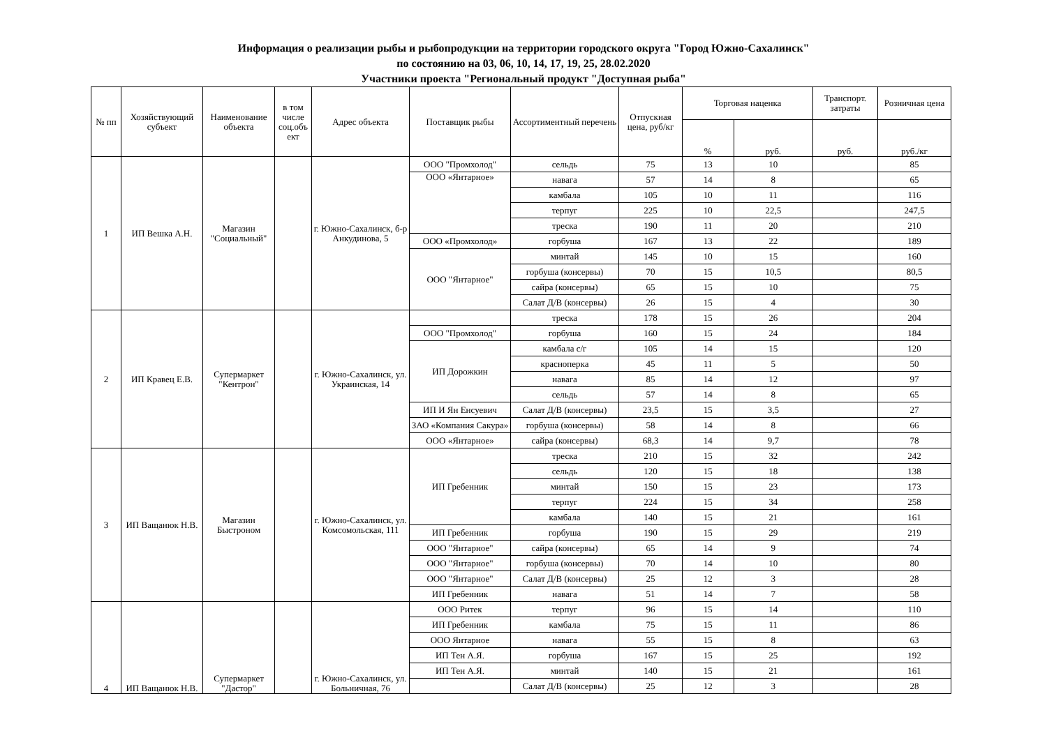Информация о реализации рыбы и рыбопродукции на территории городского округа "Город Южно-Сахалинск"
по состоянию на 03, 06, 10, 14, 17, 19, 25, 28.02.2020
Участники проекта "Региональный продукт "Доступная рыба"
| № пп | Хозяйствующий субъект | Наименование объекта | в том числе соц.объ ект | Адрес объекта | Поставщик рыбы | Ассортиментный перечень | Отпускная цена, руб/кг | Торговая наценка | | Транспорт. затраты | Розничная цена |
| --- | --- | --- | --- | --- | --- | --- | --- | --- | --- | --- | --- |
| | | | | | | | | % | руб. | руб. | руб./кг |
| 1 | ИП Вешка А.Н. | Магазин "Социальный" | | г. Южно-Сахалинск, б-р Анкудинова, 5 | ООО "Промхолод" | сельдь | 75 | 13 | 10 | | 85 |
| | | | | | ООО «Янтарное» | навага | 57 | 14 | 8 | | 65 |
| | | | | | | камбала | 105 | 10 | 11 | | 116 |
| | | | | | | терпуг | 225 | 10 | 22,5 | | 247,5 |
| | | | | | | треска | 190 | 11 | 20 | | 210 |
| | | | | | ООО «Промхолод» | горбуша | 167 | 13 | 22 | | 189 |
| | | | | | ООО "Янтарное" | минтай | 145 | 10 | 15 | | 160 |
| | | | | | | горбуша (консервы) | 70 | 15 | 10,5 | | 80,5 |
| | | | | | | сайра (консервы) | 65 | 15 | 10 | | 75 |
| | | | | | | Салат Д/В (консервы) | 26 | 15 | 4 | | 30 |
| 2 | ИП Кравец Е.В. | Супермаркет "Кентрон" | | г. Южно-Сахалинск, ул. Украинская, 14 | | треска | 178 | 15 | 26 | | 204 |
| | | | | | ООО "Промхолод" | горбуша | 160 | 15 | 24 | | 184 |
| | | | | | ИП Дорожкин | камбала с/г | 105 | 14 | 15 | | 120 |
| | | | | | | красноперка | 45 | 11 | 5 | | 50 |
| | | | | | | навага | 85 | 14 | 12 | | 97 |
| | | | | | | сельдь | 57 | 14 | 8 | | 65 |
| | | | | | ИП И Ян Енсуевич | Салат Д/В (консервы) | 23,5 | 15 | 3,5 | | 27 |
| | | | | | ЗАО «Компания Сакура» | горбуша (консервы) | 58 | 14 | 8 | | 66 |
| | | | | | ООО «Янтарное» | сайра (консервы) | 68,3 | 14 | 9,7 | | 78 |
| 3 | ИП Ващанюк Н.В. | Магазин Быстроном | | г. Южно-Сахалинск, ул. Комсомольская, 111 | ИП Гребенник | треска | 210 | 15 | 32 | | 242 |
| | | | | | | сельдь | 120 | 15 | 18 | | 138 |
| | | | | | | минтай | 150 | 15 | 23 | | 173 |
| | | | | | | терпуг | 224 | 15 | 34 | | 258 |
| | | | | | | камбала | 140 | 15 | 21 | | 161 |
| | | | | | ИП Гребенник | горбуша | 190 | 15 | 29 | | 219 |
| | | | | | ООО "Янтарное" | сайра (консервы) | 65 | 14 | 9 | | 74 |
| | | | | | ООО "Янтарное" | горбуша (консервы) | 70 | 14 | 10 | | 80 |
| | | | | | ООО "Янтарное" | Салат Д/В (консервы) | 25 | 12 | 3 | | 28 |
| | | | | | ИП Гребенник | навага | 51 | 14 | 7 | | 58 |
| 4 | ИП Ващанюк Н.В. | Супермаркет "Дастор" | | г. Южно-Сахалинск, ул. Больничная, 76 | ООО Ритек | терпуг | 96 | 15 | 14 | | 110 |
| | | | | | ИП Гребенник | камбала | 75 | 15 | 11 | | 86 |
| | | | | | ООО Янтарное | навага | 55 | 15 | 8 | | 63 |
| | | | | | ИП Тен А.Я. | горбуша | 167 | 15 | 25 | | 192 |
| | | | | | ИП Тен А.Я. | минтай | 140 | 15 | 21 | | 161 |
| | | | | | | Салат Д/В (консервы) | 25 | 12 | 3 | | 28 |